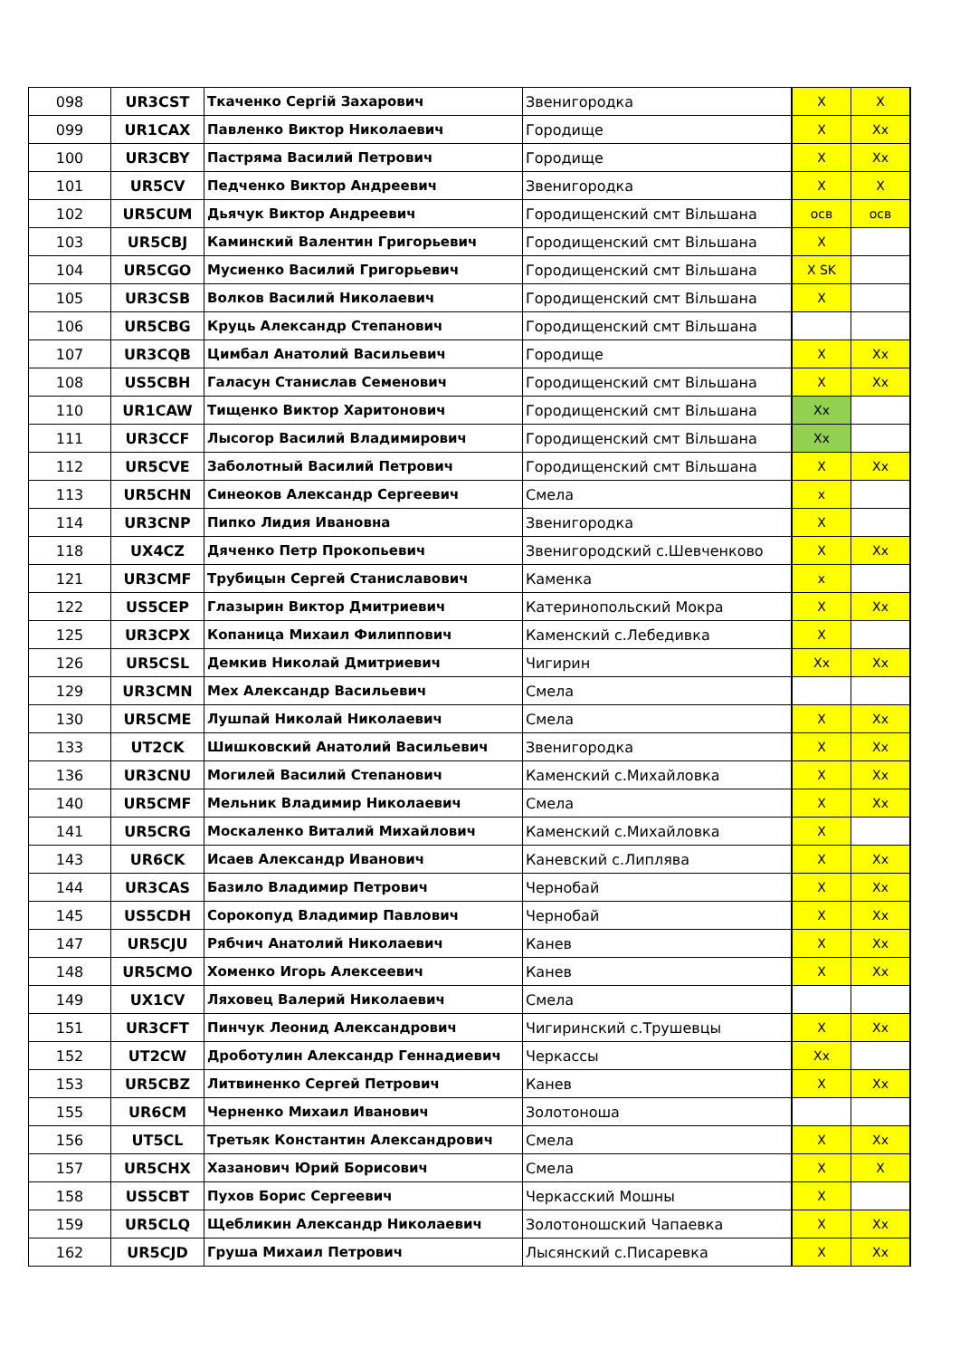| 098 | UR3CST | Ткаченко Сергій Захарович | Звенигородка | X | X |
| 099 | UR1CAX | Павленко Виктор Николаевич | Городище | X | Xx |
| 100 | UR3CBY | Пастряма Василий Петрович | Городище | X | Xx |
| 101 | UR5CV | Педченко Виктор Андреевич | Звенигородка | X | X |
| 102 | UR5CUM | Дьячук Виктор Андреевич | Городищенский смт Вільшана | осв | осв |
| 103 | UR5CBJ | Каминский Валентин Григорьевич | Городищенский смт Вільшана | X | |
| 104 | UR5CGO | Мусиенко Василий Григорьевич | Городищенский смт Вільшана | X SK | |
| 105 | UR3CSB | Волков Василий Николаевич | Городищенский смт Вільшана | X | |
| 106 | UR5CBG | Круць Александр Степанович | Городищенский смт Вільшана | | |
| 107 | UR3CQB | Цимбал Анатолий Васильевич | Городище | X | Xx |
| 108 | US5CBH | Галасун Станислав Семенович | Городищенский смт Вільшана | X | Xx |
| 110 | UR1CAW | Тищенко Виктор Харитонович | Городищенский смт Вільшана | Xx | |
| 111 | UR3CCF | Лысогор Василий Владимирович | Городищенский смт Вільшана | Xx | |
| 112 | UR5CVE | Заболотный Василий Петрович | Городищенский смт Вільшана | X | Xx |
| 113 | UR5CHN | Синеоков Александр Сергеевич | Смела | x | |
| 114 | UR3CNP | Пипко Лидия Ивановна | Звенигородка | X | |
| 118 | UX4CZ | Дяченко Петр Прокопьевич | Звенигородский с.Шевченково | X | Xx |
| 121 | UR3CMF | Трубицын Сергей Станиславович | Каменка | x | |
| 122 | US5CEP | Глазырин Виктор Дмитриевич | Катеринопольский Мокра | X | Xx |
| 125 | UR3CPX | Копаница Михаил Филиппович | Каменский с.Лебедивка | X | |
| 126 | UR5CSL | Демкив Николай Дмитриевич | Чигирин | Xx | Xx |
| 129 | UR3CMN | Мех Александр Васильевич | Смела | | |
| 130 | UR5CME | Лушпай Николай Николаевич | Смела | X | Xx |
| 133 | UT2CK | Шишковский Анатолий Васильевич | Звенигородка | X | Xx |
| 136 | UR3CNU | Могилей Василий Степанович | Каменский с.Михайловка | X | Xx |
| 140 | UR5CMF | Мельник Владимир Николаевич | Смела | X | Xx |
| 141 | UR5CRG | Москаленко Виталий Михайлович | Каменский с.Михайловка | X | |
| 143 | UR6CK | Исаев Александр Иванович | Каневский с.Липлява | X | Xx |
| 144 | UR3CAS | Базило Владимир Петрович | Чернобай | X | Xx |
| 145 | US5CDH | Сорокопуд Владимир Павлович | Чернобай | X | Xx |
| 147 | UR5CJU | Рябчич Анатолий Николаевич | Канев | X | Xx |
| 148 | UR5CMO | Хоменко Игорь Алексеевич | Канев | X | Xx |
| 149 | UX1CV | Ляховец Валерий Николаевич | Смела | | |
| 151 | UR3CFT | Пинчук Леонид Александрович | Чигиринский с.Трушевцы | X | Xx |
| 152 | UT2CW | Дроботулин Александр Геннадиевич | Черкассы | Xx | |
| 153 | UR5CBZ | Литвиненко Сергей Петрович | Канев | X | Xx |
| 155 | UR6CM | Черненко Михаил Иванович | Золотоноша | | |
| 156 | UT5CL | Третьяк Константин Александрович | Смела | X | Xx |
| 157 | UR5CHX | Хазанович Юрий Борисович | Смела | X | X |
| 158 | US5CBT | Пухов Борис Сергеевич | Черкасский Мошны | X | |
| 159 | UR5CLQ | Щебликин Александр Николаевич | Золотоношский Чапаевка | X | Xx |
| 162 | UR5CJD | Груша Михаил Петрович | Лысянский с.Писаревка | X | Xx |